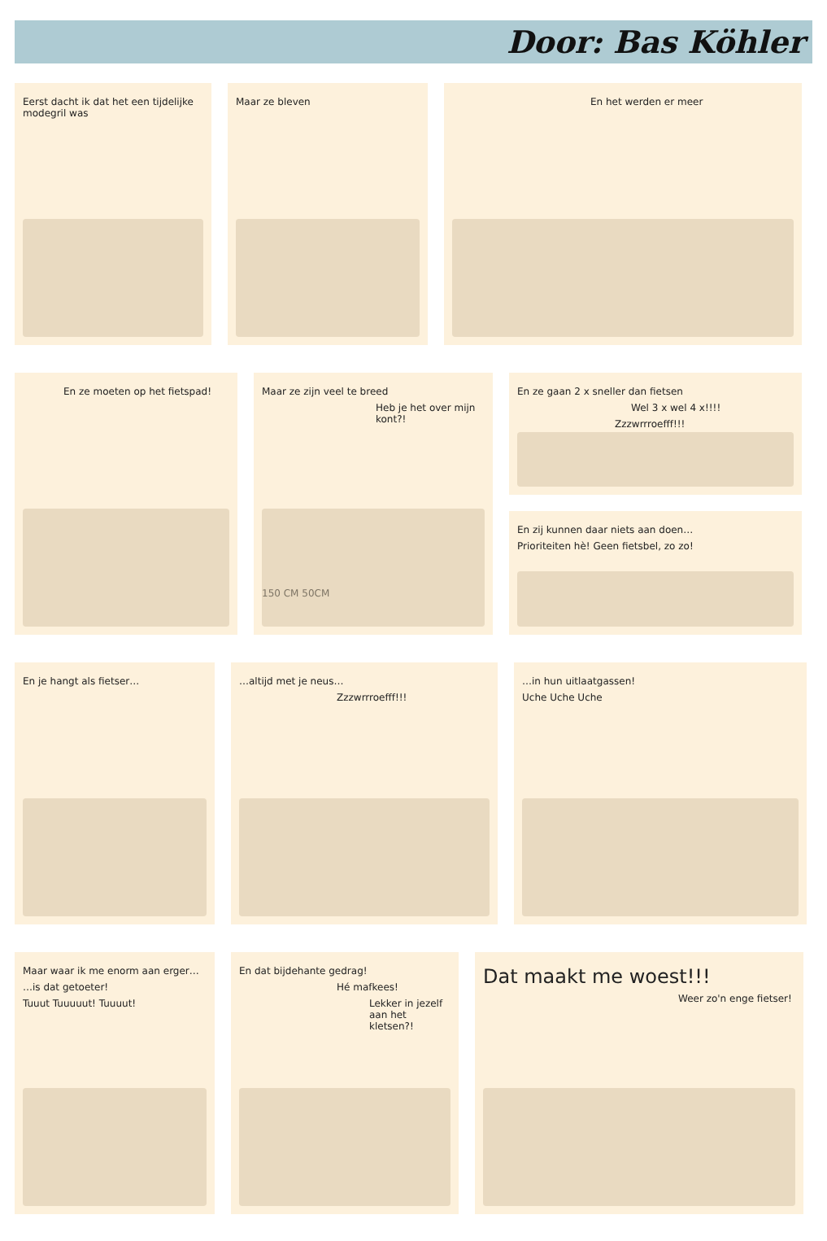Door: Bas Köhler
Eerst dacht ik dat het een tijdelijke modegril was
Maar ze bleven En het werden er meer
En ze moeten op het fietspad! Maar ze zijn veel te breed
Heb je het over mijn kont?!
150 CM 50CM
En ze gaan 2 x sneller dan fietsen
Wel 3 x wel 4 x!!!!
Zzzwrrroefff!!!
En zij kunnen daar niets aan doen…
Prioriteiten hè! Geen fietsbel, zo zo!
En je hangt als fietser… …altijd met je neus…
Zzzwrrroefff!!!
…in hun uitlaatgassen!
Uche Uche Uche
Maar waar ik me enorm aan erger…
…is dat getoeter!
Tuuut Tuuuuut! Tuuuut!
En dat bijdehante gedrag!
Hé mafkees!
Lekker in jezelf aan het kletsen?!
Dat maakt me woest!!!
Weer zo'n enge fietser!